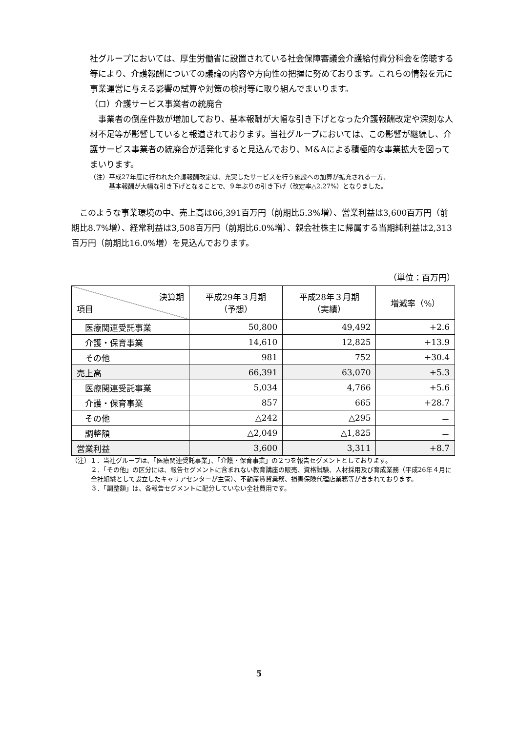社グループにおいては、厚生労働省に設置されている社会保障審議会介護給付費分科会を傍聴する等により、介護報酬についての議論の内容や方向性の把握に努めております。これらの情報を元に事業運営に与える影響の試算や対策の検討等に取り組んでまいります。
（ロ）介護サービス事業者の統廃合
　事業者の倒産件数が増加しており、基本報酬が大幅な引き下げとなった介護報酬改定や深刻な人材不足等が影響していると報道されております。当社グループにおいては、この影響が継続し、介護サービス事業者の統廃合が活発化すると見込んでおり、M&Aによる積極的な事業拡大を図ってまいります。
（注）平成27年度に行われた介護報酬改定は、充実したサービスを行う施設への加算が拡充される一方、
　　　基本報酬が大幅な引き下げとなることで、９年ぶりの引き下げ（改定率△2.27%）となりました。
　このような事業環境の中、売上高は66,391百万円（前期比5.3%増）、営業利益は3,600百万円（前期比8.7%増）、経常利益は3,508百万円（前期比6.0%増）、親会社株主に帰属する当期純利益は2,313百万円（前期比16.0%増）を見込んでおります。
（単位：百万円）
| 決算期 項目 | 平成29年３月期 （予想） | 平成28年３月期 （実績） | 増減率（%） |
| --- | --- | --- | --- |
| 医療関連受託事業 | 50,800 | 49,492 | +2.6 |
| 介護・保育事業 | 14,610 | 12,825 | +13.9 |
| その他 | 981 | 752 | +30.4 |
| 売上高 | 66,391 | 63,070 | +5.3 |
| 医療関連受託事業 | 5,034 | 4,766 | +5.6 |
| 介護・保育事業 | 857 | 665 | +28.7 |
| その他 | △242 | △295 | － |
| 調整額 | △2,049 | △1,825 | － |
| 営業利益 | 3,600 | 3,311 | +8.7 |
（注）１．当社グループは、「医療関連受託事業」、「介護・保育事業」の２つを報告セグメントとしております。
２．「その他」の区分には、報告セグメントに含まれない教育講座の販売、資格試験、人材採用及び育成業務（平成26年４月に全社組織として設立したキャリアセンターが主管）、不動産賃貸業務、損害保険代理店業務等が含まれております。
３．「調整額」は、各報告セグメントに配分していない全社費用です。
5